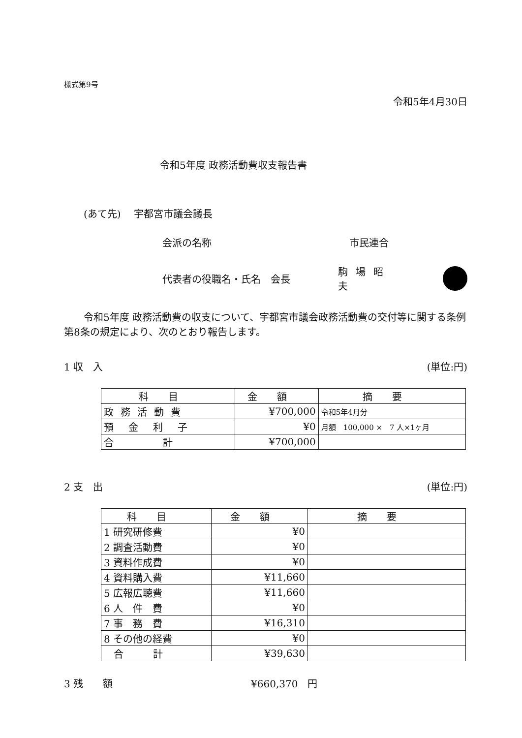様式第9号
令和5年4月30日
令和5年度 政務活動費収支報告書
(あて先)　 宇都宮市議会議長
会派の名称 市民連合
代表者の役職名・氏名　会長 駒場昭夫
令和5年度 政務活動費の収支について、宇都宮市議会政務活動費の交付等に関する条例第8条の規定により、次のとおり報告します。
1 収　入 (単位:円)
| 科目 | 金額 | 摘要 |
| --- | --- | --- |
| 政務活動費 | ¥700,000 | 令和5年4月分 |
| 預金利子 | ¥0 | 月額 100,000 × 7 人×1ヶ月 |
| 合 計 | ¥700,000 | |
2 支　出 (単位:円)
| 科目 | 金額 | 摘要 |
| --- | --- | --- |
| 1 研究研修費 | ¥0 | |
| 2 調査活動費 | ¥0 | |
| 3 資料作成費 | ¥0 | |
| 4 資料購入費 | ¥11,660 | |
| 5 広報広聴費 | ¥11,660 | |
| 6 人 件 費 | ¥0 | |
| 7 事 務 費 | ¥16,310 | |
| 8 その他の経費 | ¥0 | |
| 合 計 | ¥39,630 | |
3 残　　額 ¥660,370　円